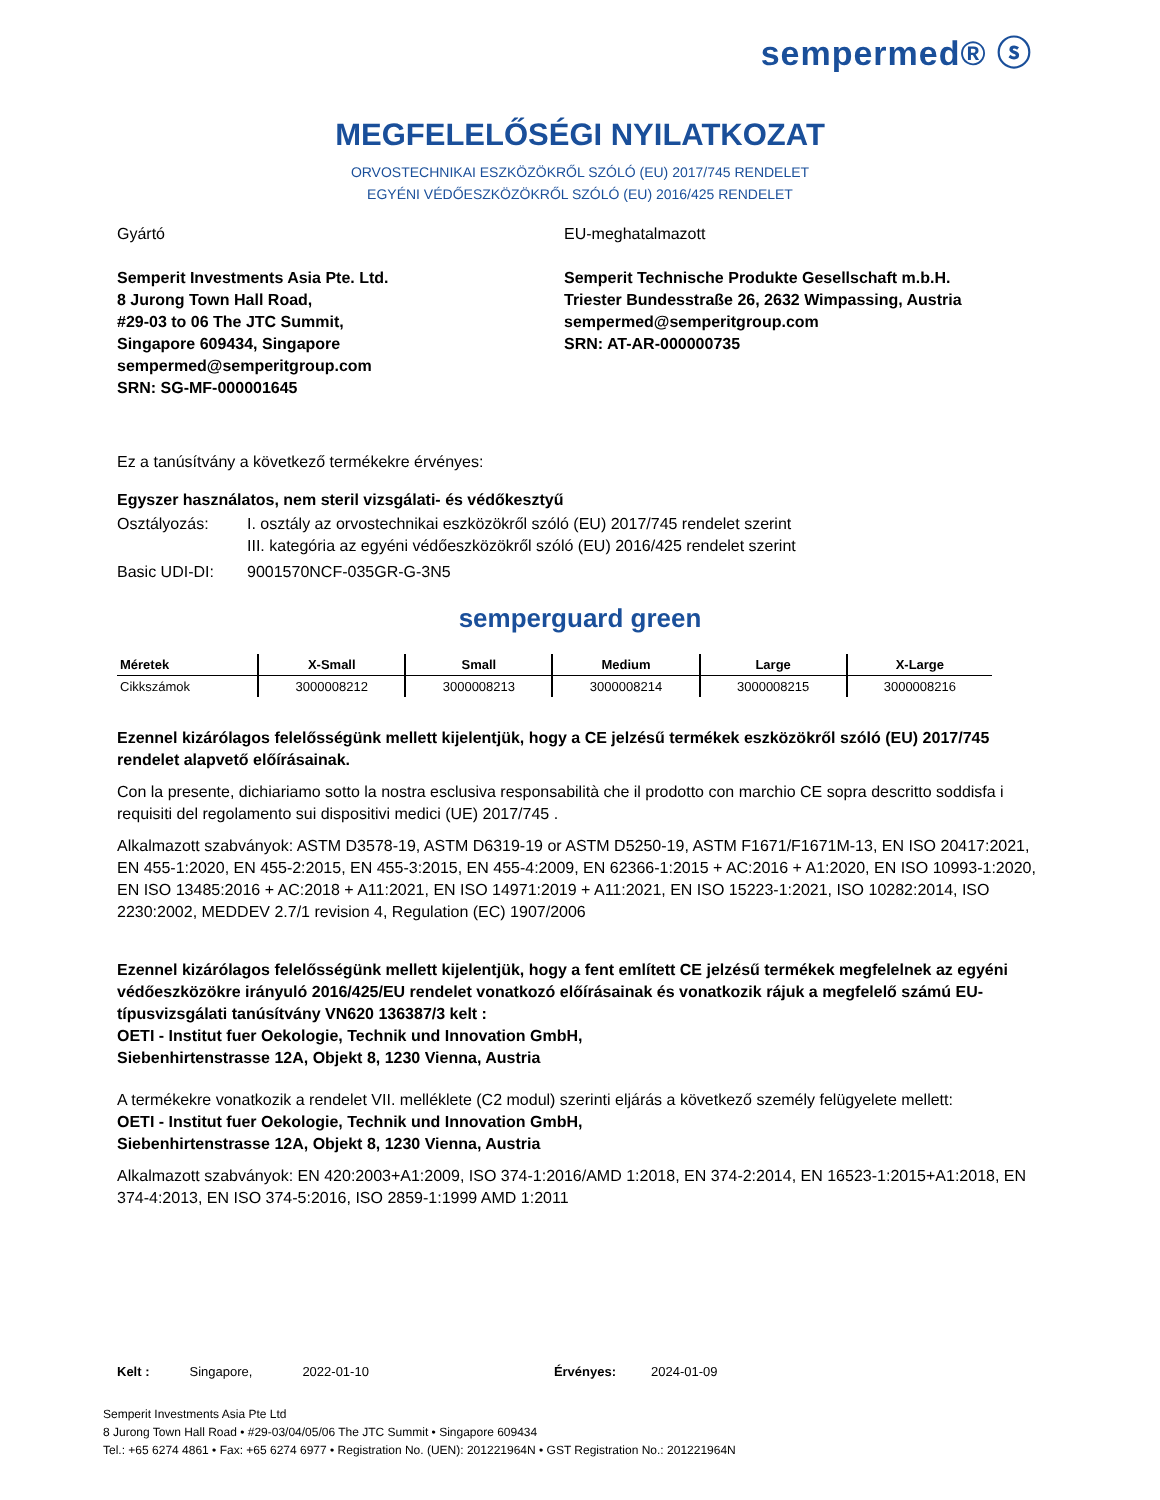sempermed® ⓢ
MEGFELELŐSÉGI NYILATKOZAT
ORVOSTECHNIKAI ESZKÖZÖKRŐL SZÓLÓ (EU) 2017/745 RENDELET
EGYÉNI VÉDŐESZKÖZÖKRŐL SZÓLÓ (EU) 2016/425 RENDELET
Gyártó
Semperit Investments Asia Pte. Ltd.
8 Jurong Town Hall Road,
#29-03 to 06 The JTC Summit,
Singapore 609434, Singapore
sempermed@semperitgroup.com
SRN: SG-MF-000001645
EU-meghatalmazott
Semperit Technische Produkte Gesellschaft m.b.H.
Triester Bundesstraße 26, 2632 Wimpassing, Austria
sempermed@semperitgroup.com
SRN: AT-AR-000000735
Ez a tanúsítvány a következő termékekre érvényes:
Egyszer használatos, nem steril vizsgálati- és védőkesztyű
Osztályozás: I. osztály az orvostechnikai eszközökről szóló (EU) 2017/745 rendelet szerint
III. kategória az egyéni védőeszközökről szóló (EU) 2016/425 rendelet szerint
Basic UDI-DI: 9001570NCF-035GR-G-3N5
semperguard green
| Méretek | X-Small | Small | Medium | Large | X-Large |
| --- | --- | --- | --- | --- | --- |
| Cikkszámok | 3000008212 | 3000008213 | 3000008214 | 3000008215 | 3000008216 |
Ezennel kizárólagos felelősségünk mellett kijelentjük, hogy a CE jelzésű termékek eszközökről szóló (EU) 2017/745 rendelet alapvető előírásainak.
Con la presente, dichiariamo sotto la nostra esclusiva responsabilità che il prodotto con marchio CE sopra descritto soddisfa i requisiti del regolamento sui dispositivi medici (UE) 2017/745 .
Alkalmazott szabványok: ASTM D3578-19, ASTM D6319-19 or ASTM D5250-19, ASTM F1671/F1671M-13, EN ISO 20417:2021, EN 455-1:2020, EN 455-2:2015, EN 455-3:2015, EN 455-4:2009, EN 62366-1:2015 + AC:2016 + A1:2020, EN ISO 10993-1:2020, EN ISO 13485:2016 + AC:2018 + A11:2021, EN ISO 14971:2019 + A11:2021, EN ISO 15223-1:2021, ISO 10282:2014, ISO 2230:2002, MEDDEV 2.7/1 revision 4, Regulation (EC) 1907/2006
Ezennel kizárólagos felelősségünk mellett kijelentjük, hogy a fent említett CE jelzésű termékek megfelelnek az egyéni védőeszközökre irányuló 2016/425/EU rendelet vonatkozó előírásainak és vonatkozik rájuk a megfelelő számú EU-típusvizsgálati tanúsítvány VN620 136387/3 kelt :
OETI - Institut fuer Oekologie, Technik und Innovation GmbH,
Siebenhirtenstrasse 12A, Objekt 8, 1230 Vienna, Austria
A termékekre vonatkozik a rendelet VII. melléklete (C2 modul) szerinti eljárás a következő személy felügyelete mellett:
OETI - Institut fuer Oekologie, Technik und Innovation GmbH,
Siebenhirtenstrasse 12A, Objekt 8, 1230 Vienna, Austria
Alkalmazott szabványok: EN 420:2003+A1:2009, ISO 374-1:2016/AMD 1:2018, EN 374-2:2014, EN 16523-1:2015+A1:2018, EN 374-4:2013, EN ISO 374-5:2016, ISO 2859-1:1999 AMD 1:2011
Kelt : Singapore, 2022-01-10 Érvényes: 2024-01-09
Semperit Investments Asia Pte Ltd
8 Jurong Town Hall Road • #29-03/04/05/06 The JTC Summit • Singapore 609434
Tel.: +65 6274 4861 • Fax: +65 6274 6977 • Registration No. (UEN): 201221964N • GST Registration No.: 201221964N